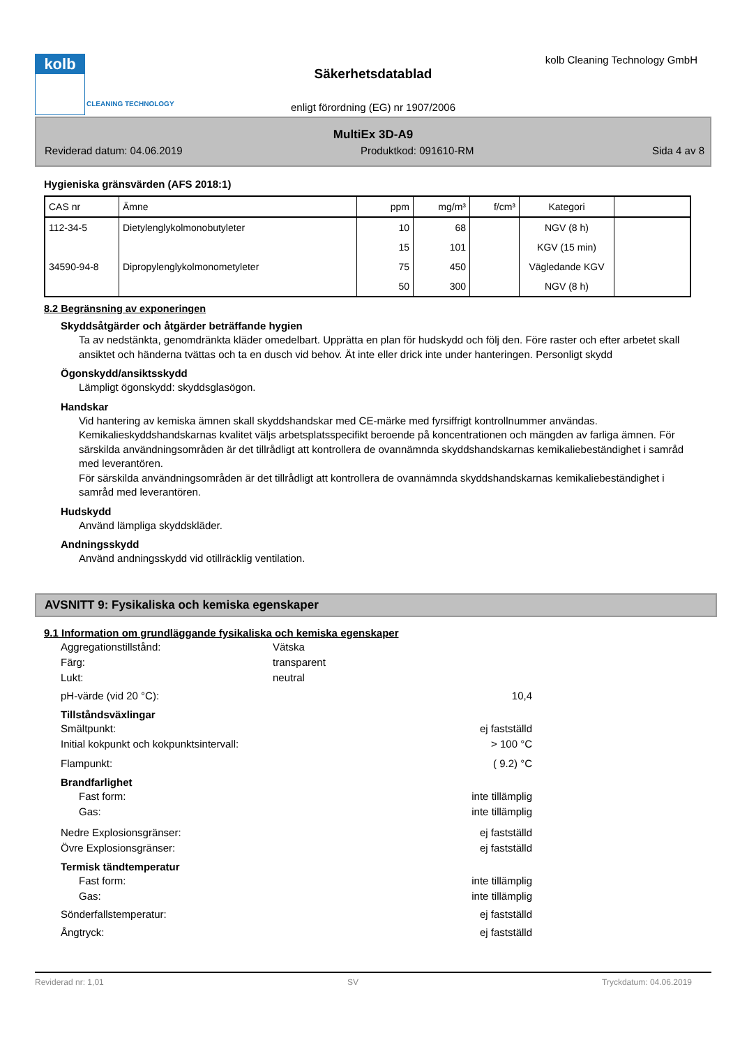kolb
CLEANING TECHNOLOGY
kolb Cleaning Technology GmbH
Säkerhetsdatablad
enligt förordning (EG) nr 1907/2006
MultiEx 3D-A9
Reviderad datum: 04.06.2019 Produktkod: 091610-RM Sida 4 av 8
Hygieniska gränsvärden (AFS 2018:1)
| CAS nr | Ämne | ppm | mg/m³ | f/cm³ | Kategori | |
| --- | --- | --- | --- | --- | --- | --- |
| 112-34-5 | Dietylenglykolmonobutyleter | 10 | 68 | | NGV (8 h) | |
| | | 15 | 101 | | KGV (15 min) | |
| 34590-94-8 | Dipropylenglykolmonometyleter | 75 | 450 | | Vägledande KGV | |
| | | 50 | 300 | | NGV (8 h) | |
8.2 Begränsning av exponeringen
Skyddsåtgärder och åtgärder beträffande hygien
Ta av nedstänkta, genomdränkta kläder omedelbart. Upprätta en plan för hudskydd och följ den. Före raster och efter arbetet skall ansiktet och händerna tvättas och ta en dusch vid behov. Ät inte eller drick inte under hanteringen. Personligt skydd
Ögonskydd/ansiktsskydd
Lämpligt ögonskydd: skyddsglasögon.
Handskar
Vid hantering av kemiska ämnen skall skyddshandskar med CE-märke med fyrsiffrigt kontrollnummer användas. Kemikalieskyddshandskarnas kvalitet väljs arbetsplatsspecifikt beroende på koncentrationen och mängden av farliga ämnen. För särskilda användningsområden är det tillrådligt att kontrollera de ovannämnda skyddshandskarnas kemikaliebeständighet i samråd med leverantören.
För särskilda användningsområden är det tillrådligt att kontrollera de ovannämnda skyddshandskarnas kemikaliebeständighet i samråd med leverantören.
Hudskydd
Använd lämpliga skyddskläder.
Andningsskydd
Använd andningsskydd vid otillräcklig ventilation.
AVSNITT 9: Fysikaliska och kemiska egenskaper
9.1 Information om grundläggande fysikaliska och kemiska egenskaper
Aggregationstillstånd: Vätska
Färg: transparent
Lukt: neutral
pH-värde (vid 20 °C): 10,4
Tillståndsväxlingar
Smältpunkt: ej fastställd
Initial kokpunkt och kokpunktsintervall: > 100 °C
Flampunkt: ( 9.2) °C
Brandfarlighet
Fast form: inte tillämplig
Gas: inte tillämplig
Nedre Explosionsgränser: ej fastställd
Övre Explosionsgränser: ej fastställd
Termisk tändtemperatur
Fast form: inte tillämplig
Gas: inte tillämplig
Sönderfallstemperatur: ej fastställd
Ångtryck: ej fastställd
Reviderad nr: 1,01 SV Tryckdatum: 04.06.2019